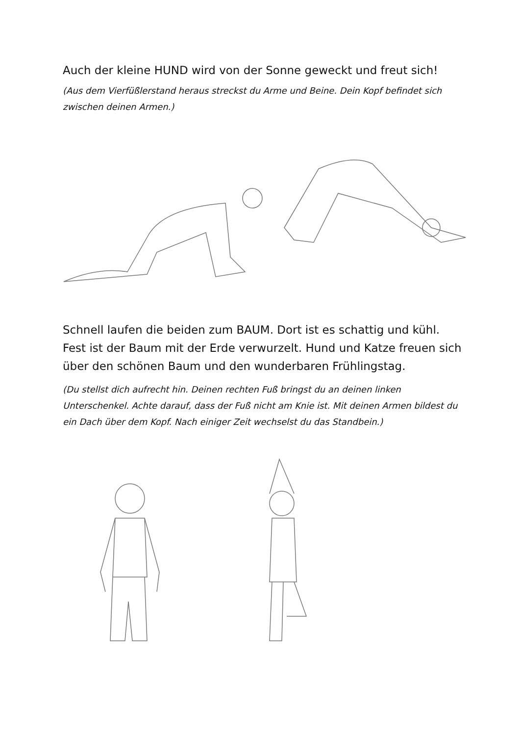Auch der kleine HUND wird von der Sonne geweckt und freut sich!
(Aus dem Vierfüßlerstand heraus streckst du Arme und Beine. Dein Kopf befindet sich zwischen deinen Armen.)
Schnell laufen die beiden zum BAUM. Dort ist es schattig und kühl. Fest ist der Baum mit der Erde verwurzelt. Hund und Katze freuen sich über den schönen Baum und den wunderbaren Frühlingstag.
(Du stellst dich aufrecht hin. Deinen rechten Fuß bringst du an deinen linken Unterschenkel. Achte darauf, dass der Fuß nicht am Knie ist. Mit deinen Armen bildest du ein Dach über dem Kopf. Nach einiger Zeit wechselst du das Standbein.)